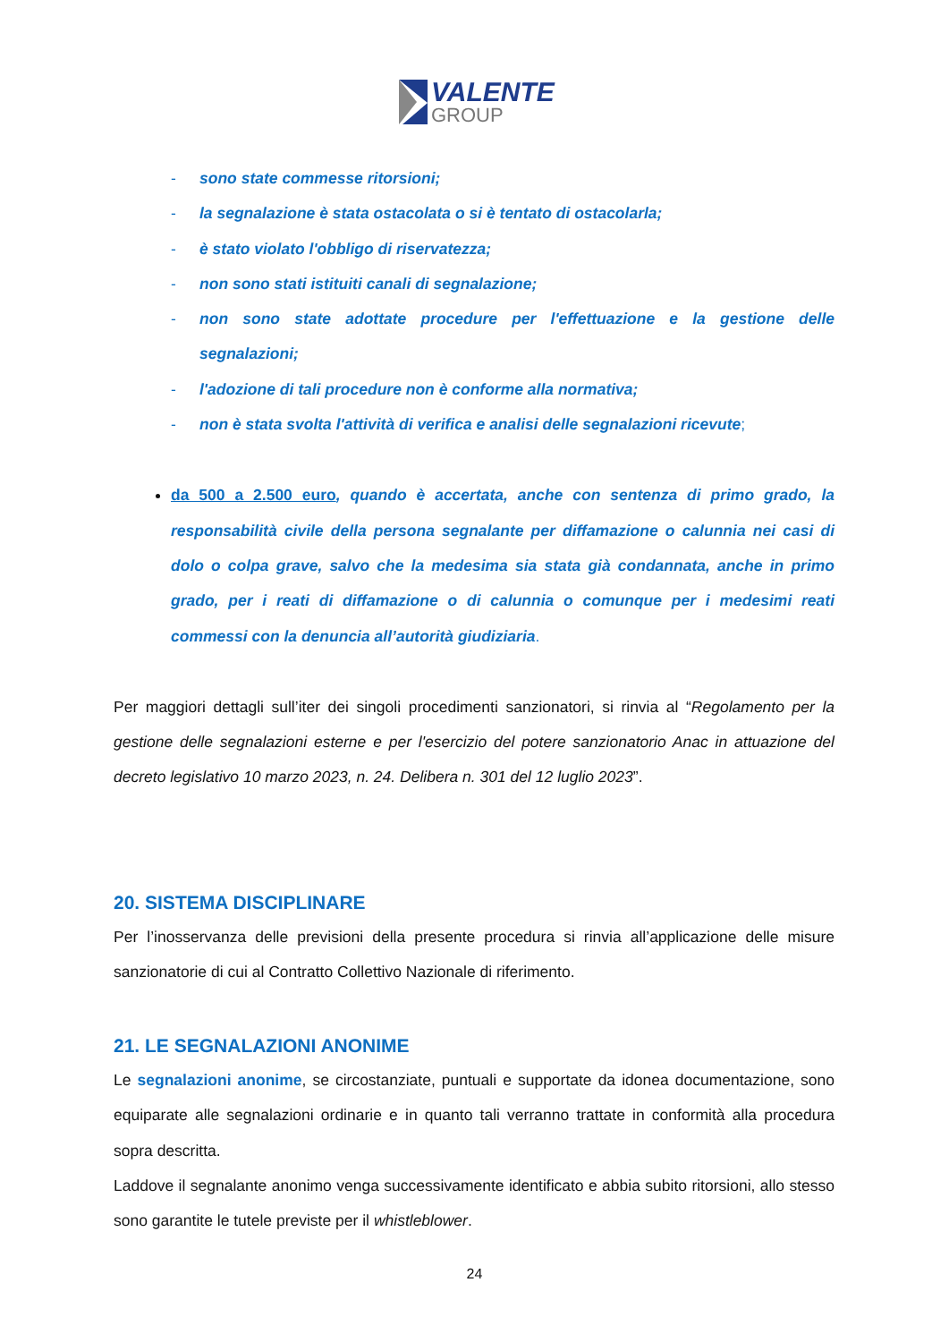VALENTE
GROUP
- sono state commesse ritorsioni;
- la segnalazione è stata ostacolata o si è tentato di ostacolarla;
- è stato violato l'obbligo di riservatezza;
- non sono stati istituiti canali di segnalazione;
- non sono state adottate procedure per l'effettuazione e la gestione delle segnalazioni;
- l'adozione di tali procedure non è conforme alla normativa;
- non è stata svolta l'attività di verifica e analisi delle segnalazioni ricevute;
da 500 a 2.500 euro, quando è accertata, anche con sentenza di primo grado, la responsabilità civile della persona segnalante per diffamazione o calunnia nei casi di dolo o colpa grave, salvo che la medesima sia stata già condannata, anche in primo grado, per i reati di diffamazione o di calunnia o comunque per i medesimi reati commessi con la denuncia all’autorità giudiziaria.
Per maggiori dettagli sull’iter dei singoli procedimenti sanzionatori, si rinvia al “Regolamento per la gestione delle segnalazioni esterne e per l'esercizio del potere sanzionatorio Anac in attuazione del decreto legislativo 10 marzo 2023, n. 24. Delibera n. 301 del 12 luglio 2023”.
20. SISTEMA DISCIPLINARE
Per l’inosservanza delle previsioni della presente procedura si rinvia all’applicazione delle misure sanzionatorie di cui al Contratto Collettivo Nazionale di riferimento.
21. LE SEGNALAZIONI ANONIME
Le segnalazioni anonime, se circostanziate, puntuali e supportate da idonea documentazione, sono equiparate alle segnalazioni ordinarie e in quanto tali verranno trattate in conformità alla procedura sopra descritta.
Laddove il segnalante anonimo venga successivamente identificato e abbia subito ritorsioni, allo stesso sono garantite le tutele previste per il whistleblower.
24